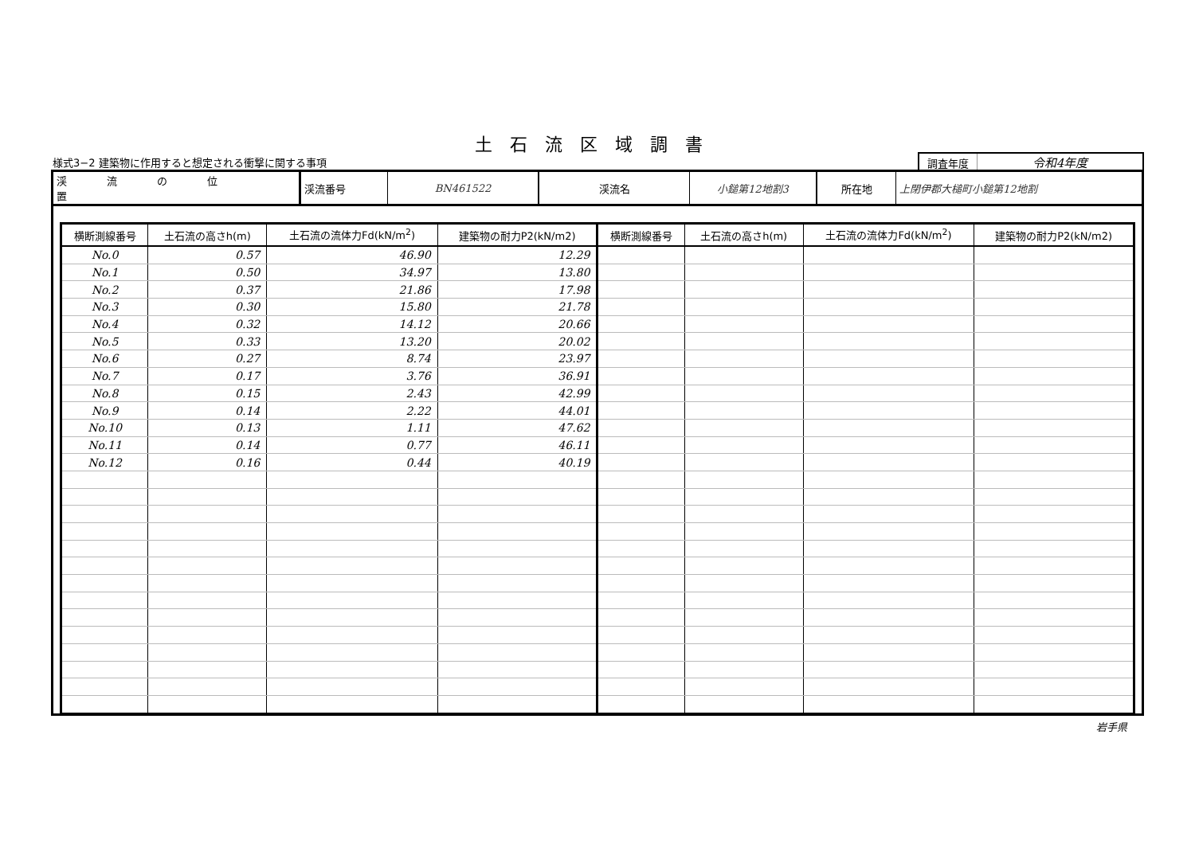土石流区域調書
様式3−2 建築物に作用すると想定される衝撃に関する事項
調査年度
令和4年度
| 渓流の位置 | 渓流番号 | BN461522 | 渓流名 | 小鎚第12地割3 | 所在地 | 上閉伊郡大槌町小鎚第12地割 |
| 横断測線番号 | 土石流の高さh(m) | 土石流の流体力Fd(kN/m<sup>2</sup>) | 建築物の耐力P2(kN/m2) | 横断測線番号 | 土石流の高さh(m) | 土石流の流体力Fd(kN/m<sup>2</sup>) | 建築物の耐力P2(kN/m2) |
| --- | --- | --- | --- | --- | --- | --- | --- |
| No.0 | 0.57 | 46.90 | 12.29 | | | | |
| No.1 | 0.50 | 34.97 | 13.80 | | | | |
| No.2 | 0.37 | 21.86 | 17.98 | | | | |
| No.3 | 0.30 | 15.80 | 21.78 | | | | |
| No.4 | 0.32 | 14.12 | 20.66 | | | | |
| No.5 | 0.33 | 13.20 | 20.02 | | | | |
| No.6 | 0.27 | 8.74 | 23.97 | | | | |
| No.7 | 0.17 | 3.76 | 36.91 | | | | |
| No.8 | 0.15 | 2.43 | 42.99 | | | | |
| No.9 | 0.14 | 2.22 | 44.01 | | | | |
| No.10 | 0.13 | 1.11 | 47.62 | | | | |
| No.11 | 0.14 | 0.77 | 46.11 | | | | |
| No.12 | 0.16 | 0.44 | 40.19 | | | | |
岩手県